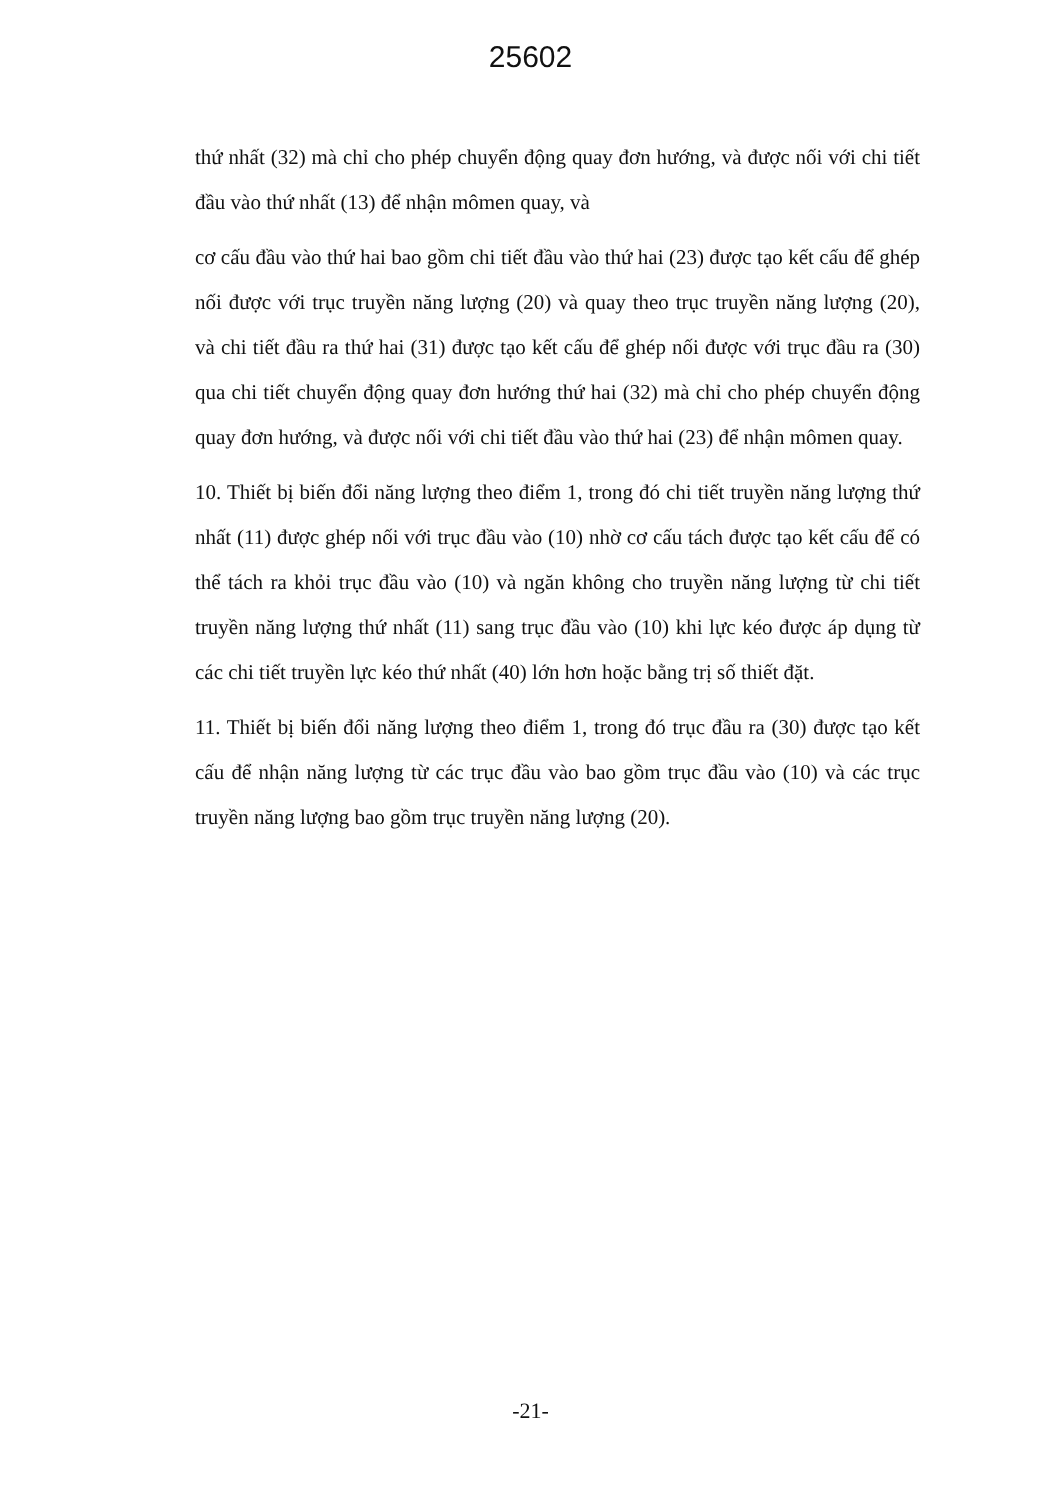25602
thứ nhất (32) mà chỉ cho phép chuyển động quay đơn hướng, và được nối với chi tiết đầu vào thứ nhất (13) để nhận mômen quay, và
cơ cấu đầu vào thứ hai bao gồm chi tiết đầu vào thứ hai (23) được tạo kết cấu để ghép nối được với trục truyền năng lượng (20) và quay theo trục truyền năng lượng (20), và chi tiết đầu ra thứ hai (31) được tạo kết cấu để ghép nối được với trục đầu ra (30) qua chi tiết chuyển động quay đơn hướng thứ hai (32) mà chỉ cho phép chuyển động quay đơn hướng, và được nối với chi tiết đầu vào thứ hai (23) để nhận mômen quay.
10. Thiết bị biến đổi năng lượng theo điểm 1, trong đó chi tiết truyền năng lượng thứ nhất (11) được ghép nối với trục đầu vào (10) nhờ cơ cấu tách được tạo kết cấu để có thể tách ra khỏi trục đầu vào (10) và ngăn không cho truyền năng lượng từ chi tiết truyền năng lượng thứ nhất (11) sang trục đầu vào (10) khi lực kéo được áp dụng từ các chi tiết truyền lực kéo thứ nhất (40) lớn hơn hoặc bằng trị số thiết đặt.
11. Thiết bị biến đổi năng lượng theo điểm 1, trong đó trục đầu ra (30) được tạo kết cấu để nhận năng lượng từ các trục đầu vào bao gồm trục đầu vào (10) và các trục truyền năng lượng bao gồm trục truyền năng lượng (20).
-21-